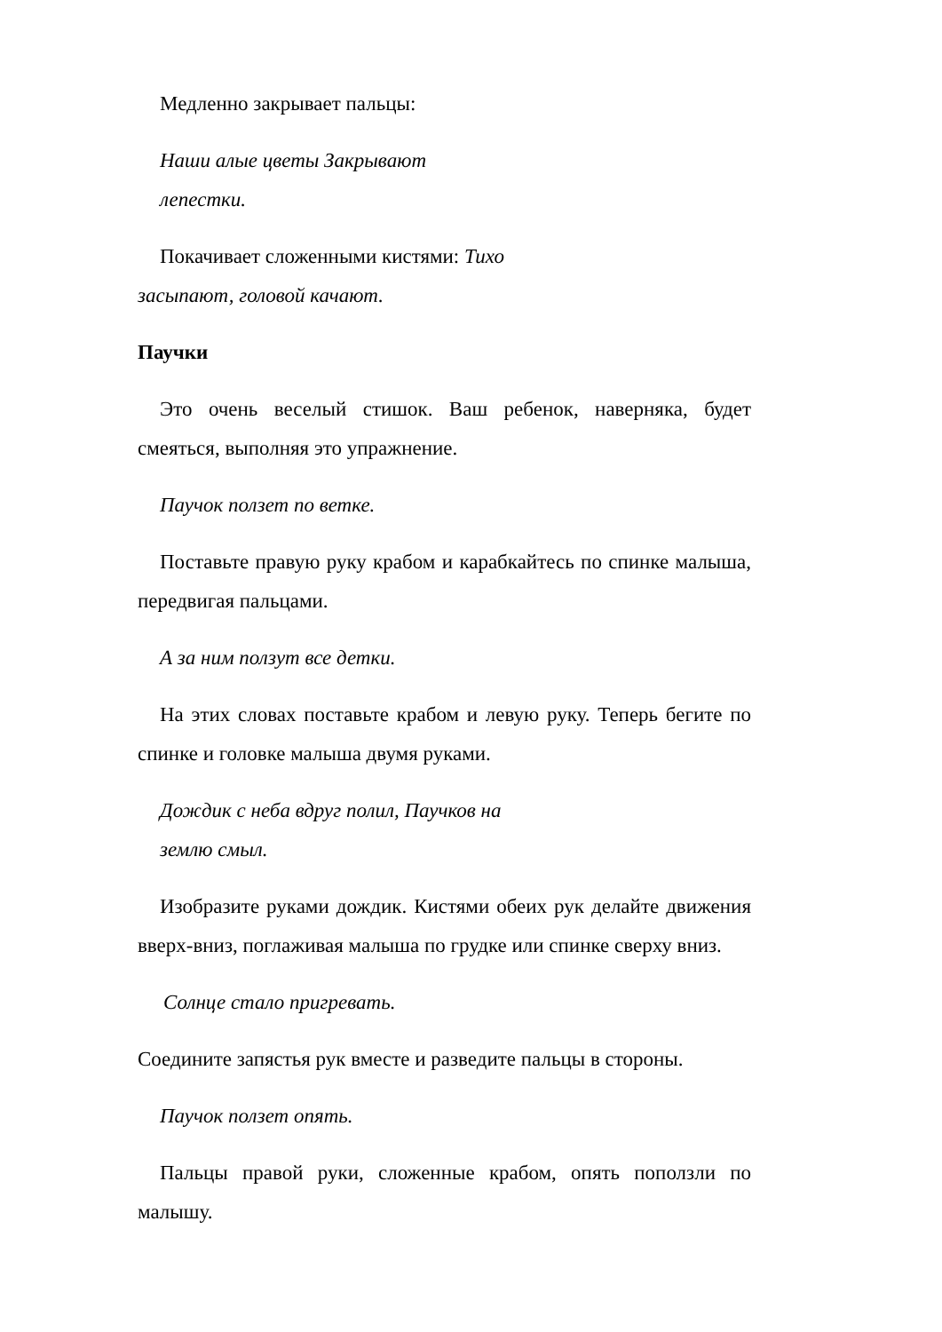Медленно закрывает пальцы:
Наши алые цветы Закрывают лепестки.
Покачивает сложенными кистями: Тихо засыпают, головой качают.
Паучки
Это очень веселый стишок. Ваш ребенок, наверняка, будет смеяться, выполняя это упражнение.
Паучок ползет по ветке.
Поставьте правую руку крабом и карабкайтесь по спинке малыша, передвигая пальцами.
А за ним ползут все детки.
На этих словах поставьте крабом и левую руку. Теперь бегите по спинке и головке малыша двумя руками.
Дождик с неба вдруг полил, Паучков на землю смыл.
Изобразите руками дождик. Кистями обеих рук делайте движения вверх-вниз, поглаживая малыша по грудке или спинке сверху вниз.
Солнце стало пригревать.
Соедините запястья рук вместе и разведите пальцы в стороны.
Паучок ползет опять.
Пальцы правой руки, сложенные крабом, опять поползли по малышу.